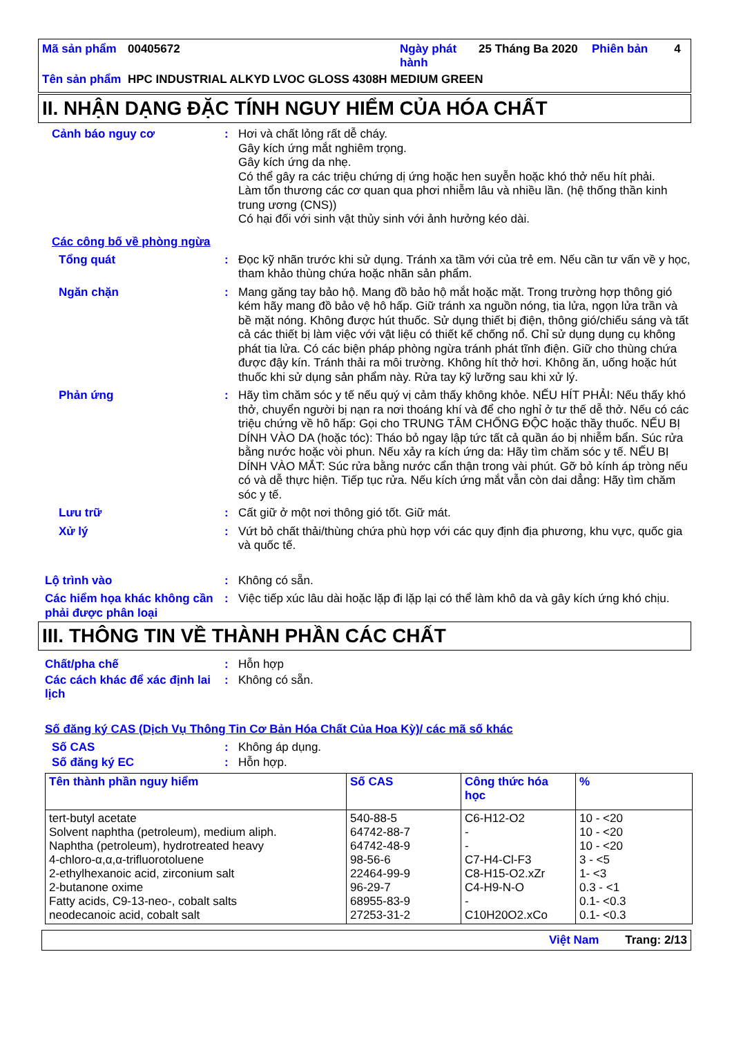| Mã sản phẩm | 00405672 | Ngày phát hành | 25 Tháng Ba 2020 | Phiên bản | 4 |
| Tên sản phẩm | HPC INDUSTRIAL ALKYD LVOC GLOSS 4308H MEDIUM GREEN | | | | |
II. NHẬN DẠNG ĐẶC TÍNH NGUY HIỂM CỦA HÓA CHẤT
Cảnh báo nguy cơ : Hơi và chất lỏng rất dễ cháy.
Gây kích ứng mắt nghiêm trọng.
Gây kích ứng da nhẹ.
Có thể gây ra các triệu chứng dị ứng hoặc hen suyễn hoặc khó thở nếu hít phải.
Làm tổn thương các cơ quan qua phơi nhiễm lâu và nhiều lần. (hệ thống thần kinh trung ương (CNS))
Có hại đối với sinh vật thủy sinh với ảnh hưởng kéo dài.
Các công bố về phòng ngừa
Tổng quát : Đọc kỹ nhãn trước khi sử dụng. Tránh xa tầm với của trẻ em. Nếu cần tư vấn về y học, tham khảo thùng chứa hoặc nhãn sản phẩm.
Ngăn chặn : Mang găng tay bảo hộ. Mang đồ bảo hộ mắt hoặc mặt. Trong trường hợp thông gió kém hãy mang đồ bảo vệ hô hấp. Giữ tránh xa nguồn nóng, tia lửa, ngọn lửa trần và bề mặt nóng. Không được hút thuốc. Sử dụng thiết bị điện, thông gió/chiếu sáng và tất cả các thiết bị làm việc với vật liệu có thiết kế chống nổ. Chỉ sử dụng dụng cụ không phát tia lửa. Có các biện pháp phòng ngừa tránh phát tĩnh điện. Giữ cho thùng chứa được đậy kín. Tránh thải ra môi trường. Không hít thở hơi. Không ăn, uống hoặc hút thuốc khi sử dụng sản phẩm này. Rửa tay kỹ lưỡng sau khi xử lý.
Phản ứng : Hãy tìm chăm sóc y tế nếu quý vị cảm thấy không khỏe. NẾU HÍT PHẢI: Nếu thấy khó thở, chuyển người bị nạn ra nơi thoáng khí và để cho nghỉ ở tư thế dễ thở. Nếu có các triệu chứng về hô hấp: Gọi cho TRUNG TÂM CHỐNG ĐỘC hoặc thầy thuốc. NẾU BỊ DÍNH VÀO DA (hoặc tóc): Tháo bỏ ngay lập tức tất cả quần áo bị nhiễm bẩn. Súc rửa bằng nước hoặc vòi phun. Nếu xảy ra kích ứng da: Hãy tìm chăm sóc y tế. NẾU BỊ DÍNH VÀO MẮT: Súc rửa bằng nước cẩn thận trong vài phút. Gỡ bỏ kính áp tròng nếu có và dễ thực hiện. Tiếp tục rửa. Nếu kích ứng mắt vẫn còn dai dẳng: Hãy tìm chăm sóc y tế.
Lưu trữ : Cất giữ ở một nơi thông gió tốt. Giữ mát.
Xử lý : Vứt bỏ chất thải/thùng chứa phù hợp với các quy định địa phương, khu vực, quốc gia và quốc tế.
Lộ trình vào : Không có sẵn.
Các hiểm họa khác không cần phải được phân loại
: Việc tiếp xúc lâu dài hoặc lặp đi lặp lại có thể làm khô da và gây kích ứng khó chịu.
III. THÔNG TIN VỀ THÀNH PHẦN CÁC CHẤT
Chất/pha chế : Hỗn hợp
Các cách khác để xác định lai lịch
: Không có sẵn.
Số đăng ký CAS (Dịch Vụ Thông Tin Cơ Bản Hóa Chất Của Hoa Kỳ)/ các mã số khác
Số CAS : Không áp dụng.
Số đăng ký EC : Hỗn hợp.
| Tên thành phần nguy hiểm | Số CAS | Công thức hóa học | % |
| --- | --- | --- | --- |
| tert-butyl acetate Solvent naphtha (petroleum), medium aliph. Naphtha (petroleum), hydrotreated heavy 4-chloro-α,α,α-trifluorotoluene 2-ethylhexanoic acid, zirconium salt 2-butanone oxime Fatty acids, C9-13-neo-, cobalt salts neodecanoic acid, cobalt salt | 540-88-5 64742-88-7 64742-48-9 98-56-6 22464-99-9 96-29-7 68955-83-9 27253-31-2 | C6-H12-O2 - - C7-H4-Cl-F3 C8-H15-O2.xZr C4-H9-N-O - C10H20O2.xCo | 10 - <20 10 - <20 10 - <20 3 - <5 1- <3 0.3 - <1 0.1- <0.3 0.1- <0.3 |
Việt Nam Trang: 2/13